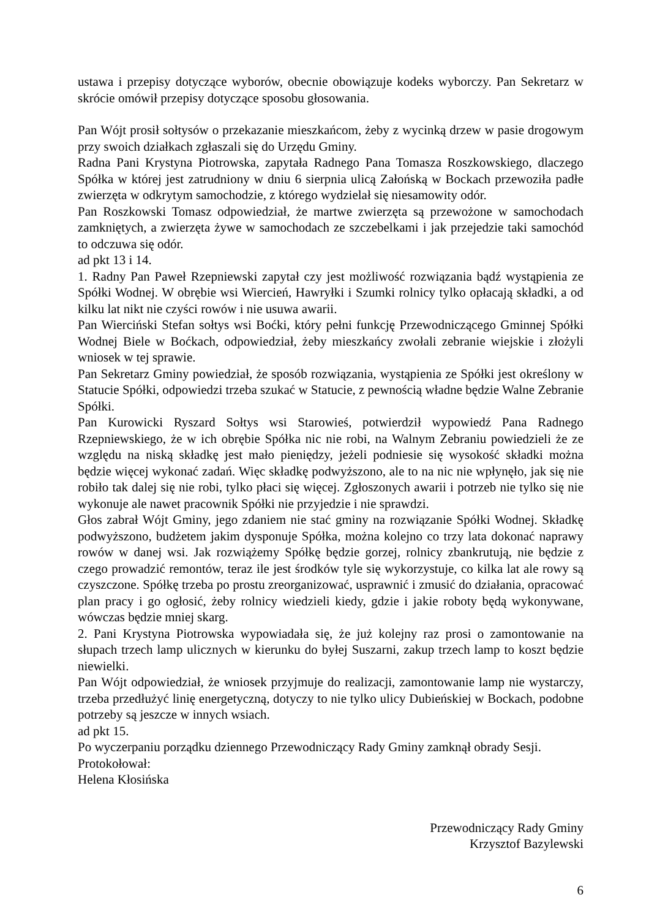ustawa i przepisy dotyczące wyborów, obecnie obowiązuje kodeks wyborczy. Pan Sekretarz w skrócie omówił przepisy dotyczące sposobu głosowania.
Pan Wójt prosił sołtysów o przekazanie mieszkańcom, żeby z wycinką drzew w pasie drogowym przy swoich działkach zgłaszali się do Urzędu Gminy.
Radna Pani Krystyna Piotrowska, zapytała Radnego Pana Tomasza Roszkowskiego, dlaczego Spółka w której jest zatrudniony w dniu 6 sierpnia ulicą Załońską w Bockach przewoziła padłe zwierzęta w odkrytym samochodzie, z którego wydzielał się niesamowity odór.
Pan Roszkowski Tomasz odpowiedział, że martwe zwierzęta są przewożone w samochodach zamkniętych, a zwierzęta żywe w samochodach ze szczebelkami i jak przejedzie taki samochód to odczuwa się odór.
ad pkt 13 i 14.
1. Radny Pan Paweł Rzepniewski zapytał czy jest możliwość rozwiązania bądź wystąpienia ze Spółki Wodnej. W obrębie wsi Wiercień, Hawryłki i Szumki rolnicy tylko opłacają składki, a od kilku lat nikt nie czyści rowów i nie usuwa awarii.
Pan Wierciński Stefan sołtys wsi Boćki, który pełni funkcję Przewodniczącego Gminnej Spółki Wodnej Biele w Boćkach, odpowiedział, żeby mieszkańcy zwołali zebranie wiejskie i złożyli wniosek w tej sprawie.
Pan Sekretarz Gminy powiedział, że sposób rozwiązania, wystąpienia ze Spółki jest określony w Statucie Spółki, odpowiedzi trzeba szukać w Statucie, z pewnością władne będzie Walne Zebranie Spółki.
Pan Kurowicki Ryszard Sołtys wsi Starowieś, potwierdził wypowiedź Pana Radnego Rzepniewskiego, że w ich obrębie Spółka nic nie robi, na Walnym Zebraniu powiedzieli że ze względu na niską składkę jest mało pieniędzy, jeżeli podniesie się wysokość składki można będzie więcej wykonać zadań. Więc składkę podwyższono, ale to na nic nie wpłynęło, jak się nie robiło tak dalej się nie robi, tylko płaci się więcej. Zgłoszonych awarii i potrzeb nie tylko się nie wykonuje ale nawet pracownik Spółki nie przyjedzie i nie sprawdzi.
Głos zabrał Wójt Gminy, jego zdaniem nie stać gminy na rozwiązanie Spółki Wodnej. Składkę podwyższono, budżetem jakim dysponuje Spółka, można kolejno co trzy lata dokonać naprawy rowów w danej wsi. Jak rozwiążemy Spółkę będzie gorzej, rolnicy zbankrutują, nie będzie z czego prowadzić remontów, teraz ile jest środków tyle się wykorzystuje, co kilka lat ale rowy są czyszczone. Spółkę trzeba po prostu zreorganizować, usprawnić i zmusić do działania, opracować plan pracy i go ogłosić, żeby rolnicy wiedzieli kiedy, gdzie i jakie roboty będą wykonywane, wówczas będzie mniej skarg.
2. Pani Krystyna Piotrowska wypowiadała się, że już kolejny raz prosi o zamontowanie na słupach trzech lamp ulicznych w kierunku do byłej Suszarni, zakup trzech lamp to koszt będzie niewielki.
Pan Wójt odpowiedział, że wniosek przyjmuje do realizacji, zamontowanie lamp nie wystarczy, trzeba przedłużyć linię energetyczną, dotyczy to nie tylko ulicy Dubieńskiej w Bockach, podobne potrzeby są jeszcze w innych wsiach.
ad pkt 15.
Po wyczerpaniu porządku dziennego Przewodniczący Rady Gminy zamknął obrady Sesji.
Protokołował:
Helena Kłosińska
Przewodniczący Rady Gminy
Krzysztof Bazylewski
6